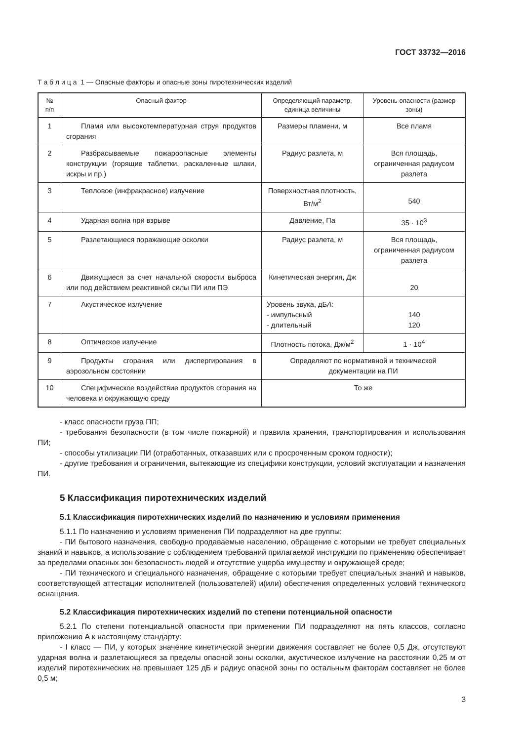ГОСТ 33732—2016
Т а б л и ц а 1 — Опасные факторы и опасные зоны пиротехнических изделий
| № п/п | Опасный фактор | Определяющий параметр, единица величины | Уровень опасности (размер зоны) |
| --- | --- | --- | --- |
| 1 | Пламя или высокотемпературная струя продуктов сгорания | Размеры пламени, м | Все пламя |
| 2 | Разбрасываемые пожароопасные элементы конструкции (горящие таблетки, раскаленные шлаки, искры и пр.) | Радиус разлета, м | Вся площадь, ограниченная радиусом разлета |
| 3 | Тепловое (инфракрасное) излучение | Поверхностная плотность, Вт/м<sup>2</sup> | 540 |
| 4 | Ударная волна при взрыве | Давление, Па | 35 · 10<sup>3</sup> |
| 5 | Разлетающиеся поражающие осколки | Радиус разлета, м | Вся площадь, ограниченная радиусом разлета |
| 6 | Движущиеся за счет начальной скорости выброса или под действием реактивной силы ПИ или ПЭ | Кинетическая энергия, Дж | 20 |
| 7 | Акустическое излучение | Уровень звука, дБ А : - импульсный - длительный | 140 120 |
| 8 | Оптическое излучение | Плотность потока, Дж/м<sup>2</sup> | 1 · 10<sup>4</sup> |
| 9 | Продукты сгорания или диспергирования в аэрозольном состоянии | Определяют по нормативной и технической документации на ПИ | |
| 10 | Специфическое воздействие продуктов сгорания на человека и окружающую среду | То же | |
- класс опасности груза ПП;
- требования безопасности (в том числе пожарной) и правила хранения, транспортирования и использования ПИ;
- способы утилизации ПИ (отработанных, отказавших или с просроченным сроком годности);
- другие требования и ограничения, вытекающие из специфики конструкции, условий эксплуатации и назначения ПИ.
5 Классификация пиротехнических изделий
5.1 Классификация пиротехнических изделий по назначению и условиям применения
5.1.1 По назначению и условиям применения ПИ подразделяют на две группы:
- ПИ бытового назначения, свободно продаваемые населению, обращение с которыми не требует специальных знаний и навыков, а использование с соблюдением требований прилагаемой инструкции по применению обеспечивает за пределами опасных зон безопасность людей и отсутствие ущерба имуществу и окружающей среде;
- ПИ технического и специального назначения, обращение с которыми требует специальных знаний и навыков, соответствующей аттестации исполнителей (пользователей) и(или) обеспечения определенных условий технического оснащения.
5.2 Классификация пиротехнических изделий по степени потенциальной опасности
5.2.1 По степени потенциальной опасности при применении ПИ подразделяют на пять классов, согласно приложению А к настоящему стандарту:
- I класс — ПИ, у которых значение кинетической энергии движения составляет не более 0,5 Дж, отсутствуют ударная волна и разлетающиеся за пределы опасной зоны осколки, акустическое излучение на расстоянии 0,25 м от изделий пиротехнических не превышает 125 дБ и радиус опасной зоны по остальным факторам составляет не более 0,5 м;
3